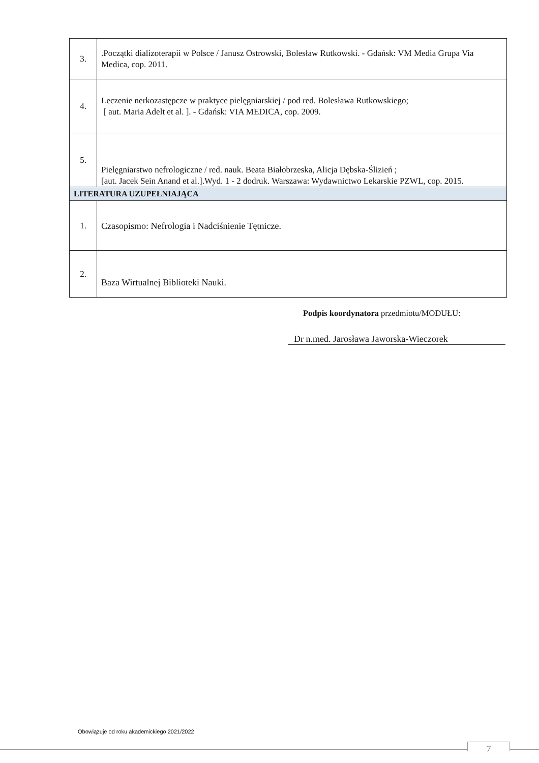| 3. | .Początki dializoterapii w Polsce / Janusz Ostrowski, Bolesław Rutkowski. - Gdańsk: VM Media Grupa Via Medica, cop. 2011. |
| 4. | Leczenie nerkozastępcze w praktyce pielęgniarskiej / pod red. Bolesława Rutkowskiego; [ aut. Maria Adelt et al. ]. - Gdańsk: VIA MEDICA, cop. 2009. |
| 5. | Pielęgniarstwo nefrologiczne / red. nauk. Beata Białobrzeska, Alicja Dębska-Ślizień ; [aut. Jacek Sein Anand et al.].Wyd. 1 - 2 dodruk. Warszawa: Wydawnictwo Lekarskie PZWL, cop. 2015. |
| LITERATURA UZUPEŁNIAJĄCA | |
| 1. | Czasopismo: Nefrologia i Nadciśnienie Tętnicze. |
| 2. | Baza Wirtualnej Biblioteki Nauki. |
Podpis koordynatora przedmiotu/MODUŁU:
Dr n.med. Jarosława Jaworska-Wieczorek
Obowiązuje od roku akademickiego 2021/2022
7